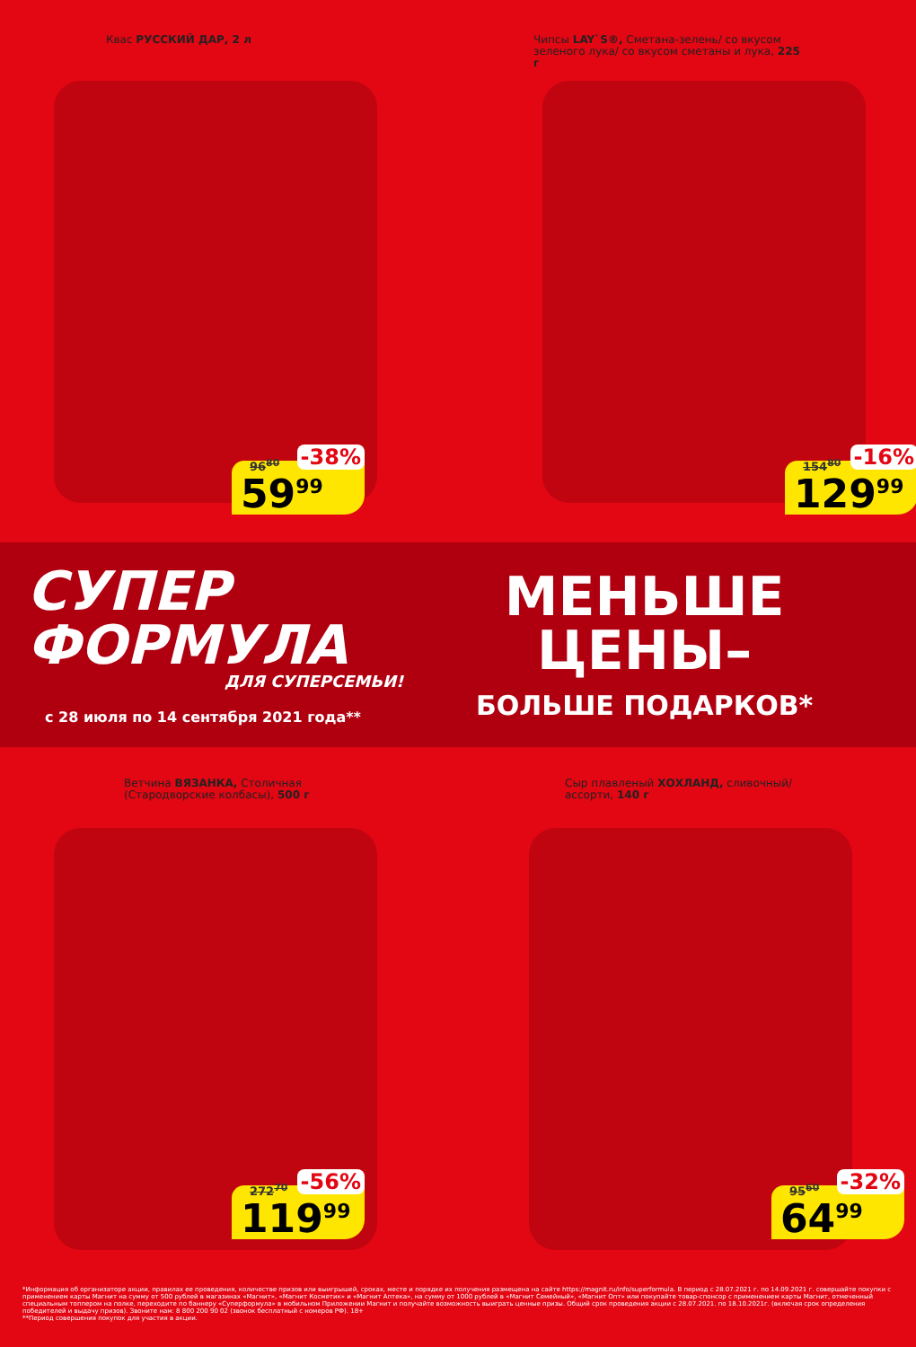Квас РУССКИЙ ДАР, 2 л
96<sup>80</sup> -38%
59<sup>99</sup>
Чипсы LAY`S®, Сметана-зелень/ со вкусом зеленого лука/ со вкусом сметаны и лука, 225 г
154<sup>80</sup> -16%
129<sup>99</sup>
СУПЕР
ФОРМУЛА
ДЛЯ СУПЕРСЕМЬИ!
с 28 июля по 14 сентября 2021 года**
МЕНЬШЕ
ЦЕНЫ–
БОЛЬШЕ ПОДАРКОВ*
Ветчина ВЯЗАНКА, Столичная (Стародворские колбасы), 500 г
272<sup>70</sup> -56%
119<sup>99</sup>
Сыр плавленый ХОХЛАНД, сливочный/ ассорти, 140 г
95<sup>60</sup> -32%
64<sup>99</sup>
*Информация об организаторе акции, правилах ее проведения, количестве призов или выигрышей, сроках, месте и порядке их получения размещена на сайте https://magnit.ru/info/superformula. В период с 28.07.2021 г. по 14.09.2021 г. совершайте покупки с применением карты Магнит на сумму от 500 рублей в магазинах «Магнит», «Магнит Косметик» и «Магнит Аптека», на сумму от 1000 рублей в «Магнит Семейный», «Магнит Опт» или покупайте товар-спонсор с применением карты Магнит, отмеченный специальным топпером на полке, переходите по баннеру «Суперформула» в мобильном Приложении Магнит и получайте возможность выиграть ценные призы. Общий срок проведения акции с 28.07.2021. по 18.10.2021г. (включая срок определения победителей и выдачу призов). Звоните нам: 8 800 200 90 02 (звонок бесплатный с номеров РФ). 18+
**Период совершения покупок для участия в акции.